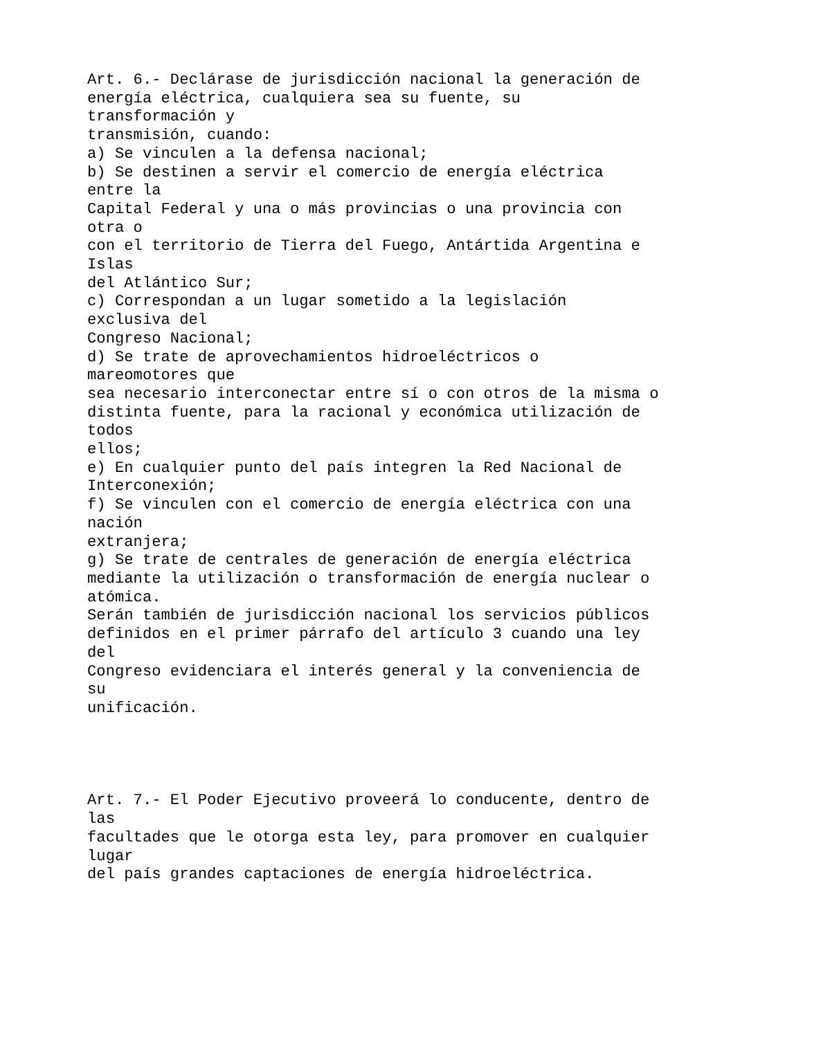Art. 6.- Declárase de jurisdicción nacional la generación de
energía eléctrica, cualquiera sea su fuente, su
transformación y
transmisión, cuando:
a) Se vinculen a la defensa nacional;
b) Se destinen a servir el comercio de energía eléctrica
entre la
Capital Federal y una o más provincias o una provincia con
otra o
con el territorio de Tierra del Fuego, Antártida Argentina e
Islas
del Atlántico Sur;
c) Correspondan a un lugar sometido a la legislación
exclusiva del
Congreso Nacional;
d) Se trate de aprovechamientos hidroeléctricos o
mareomotores que
sea necesario interconectar entre sí o con otros de la misma o
distinta fuente, para la racional y económica utilización de
todos
ellos;
e) En cualquier punto del país integren la Red Nacional de
Interconexión;
f) Se vinculen con el comercio de energía eléctrica con una
nación
extranjera;
g) Se trate de centrales de generación de energía eléctrica
mediante la utilización o transformación de energía nuclear o
atómica.
Serán también de jurisdicción nacional los servicios públicos
definidos en el primer párrafo del artículo 3 cuando una ley
del
Congreso evidenciara el interés general y la conveniencia de
su
unificación.




Art. 7.- El Poder Ejecutivo proveerá lo conducente, dentro de
las
facultades que le otorga esta ley, para promover en cualquier
lugar
del país grandes captaciones de energía hidroeléctrica.